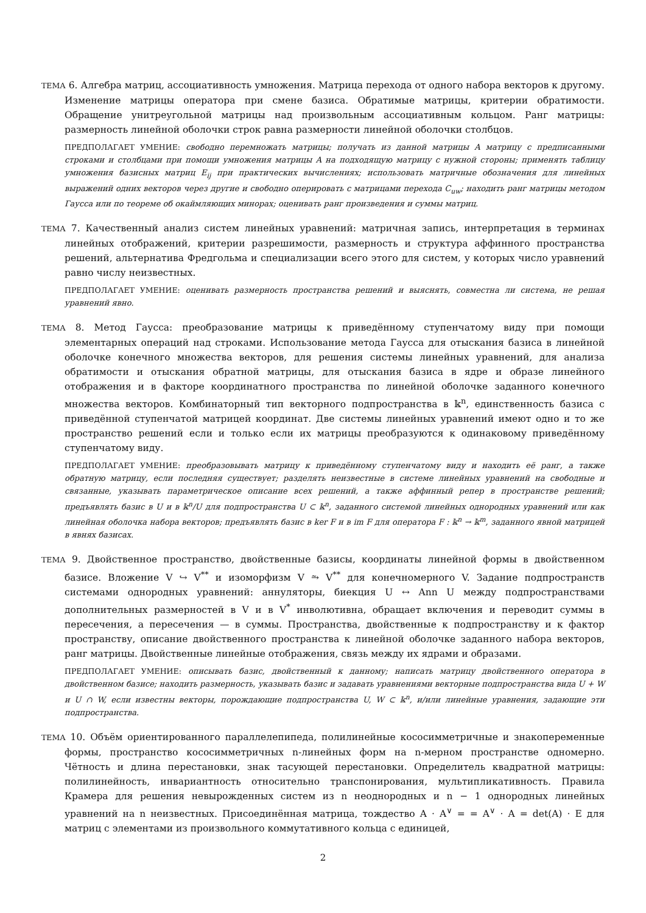ТЕМА 6. Алгебра матриц, ассоциативность умножения. Матрица перехода от одного набора векторов к другому. Изменение матрицы оператора при смене базиса. Обратимые матрицы, критерии обратимости. Обращение унитреугольной матрицы над произвольным ассоциативным кольцом. Ранг матрицы: размерность линейной оболочки строк равна размерности линейной оболочки столбцов.
ПРЕДПОЛАГАЕТ УМЕНИЕ: свободно перемножать матрицы; получать из данной матрицы A матрицу с предписанными строками и столбцами при помощи умножения матрицы A на подходящую матрицу с нужной стороны; применять таблицу умножения базисных матриц E<sub>ij</sub> при практических вычислениях; использовать матричные обозначения для линейных выражений одних векторов через другие и свободно оперировать с матрицами перехода C<sub>uw</sub>; находить ранг матрицы методом Гаусса или по теореме об окаймляющих минорах; оценивать ранг произведения и суммы матриц.
ТЕМА 7. Качественный анализ систем линейных уравнений: матричная запись, интерпретация в терминах линейных отображений, критерии разрешимости, размерность и структура аффинного пространства решений, альтернатива Фредгольма и специализации всего этого для систем, у которых число уравнений равно числу неизвестных.
ПРЕДПОЛАГАЕТ УМЕНИЕ: оценивать размерность пространства решений и выяснять, совместна ли система, не решая уравнений явно.
ТЕМА 8. Метод Гаусса: преобразование матрицы к приведённому ступенчатому виду при помощи элементарных операций над строками. Использование метода Гаусса для отыскания базиса в линейной оболочке конечного множества векторов, для решения системы линейных уравнений, для анализа обратимости и отыскания обратной матрицы, для отыскания базиса в ядре и образе линейного отображения и в факторе координатного пространства по линейной оболочке заданного конечного множества векторов. Комбинаторный тип векторного подпространства в 𝕜<sup>n</sup>, единственность базиса с приведённой ступенчатой матрицей координат. Две системы линейных уравнений имеют одно и то же пространство решений если и только если их матрицы преобразуются к одинаковому приведённому ступенчатому виду.
ПРЕДПОЛАГАЕТ УМЕНИЕ: преобразовывать матрицу к приведённому ступенчатому виду и находить её ранг, а также обратную матрицу, если последняя существует; разделять неизвестные в системе линейных уравнений на свободные и связанные, указывать параметрическое описание всех решений, а также аффинный репер в пространстве решений; предъявлять базис в U и в 𝕜<sup>n</sup>/U для подпространства U ⊂ 𝕜<sup>n</sup>, заданного системой линейных однородных уравнений или как линейная оболочка набора векторов; предъявлять базис в ker F и в im F для оператора F : 𝕜<sup>n</sup> → 𝕜<sup>m</sup>, заданного явной матрицей в явнях базисах.
ТЕМА 9. Двойственное пространство, двойственные базисы, координаты линейной формы в двойственном базисе. Вложение V ↪ V<sup>**</sup> и изоморфизм V ⥲ V<sup>**</sup> для конечномерного V. Задание подпространств системами однородных уравнений: аннуляторы, биекция U ↔ Ann U между подпространствами дополнительных размерностей в V и в V<sup>*</sup> инволютивна, обращает включения и переводит суммы в пересечения, а пересечения — в суммы. Пространства, двойственные к подпространству и к фактор пространству, описание двойственного пространства к линейной оболочке заданного набора векторов, ранг матрицы. Двойственные линейные отображения, связь между их ядрами и образами.
ПРЕДПОЛАГАЕТ УМЕНИЕ: описывать базис, двойственный к данному; написать матрицу двойственного оператора в двойственном базисе; находить размерность, указывать базис и задавать уравнениями векторные подпространства вида U + W и U ∩ W, если известны векторы, порождающие подпространства U, W ⊂ 𝕜<sup>n</sup>, и/или линейные уравнения, задающие эти подпространства.
ТЕМА 10. Объём ориентированного параллелепипеда, полилинейные кососимметричные и знакопеременные формы, пространство кососимметричных n-линейных форм на n-мерном пространстве одномерно. Чётность и длина перестановки, знак тасующей перестановки. Определитель квадратной матрицы: полилинейность, инвариантность относительно транспонирования, мультипликативность. Правила Крамера для решения невырожденных систем из n неоднородных и n − 1 однородных линейных уравнений на n неизвестных. Присоединённая матрица, тождество A · A<sup>∨</sup> = = A<sup>∨</sup> · A = det(A) · E для матриц с элементами из произвольного коммутативного кольца с единицей,
2